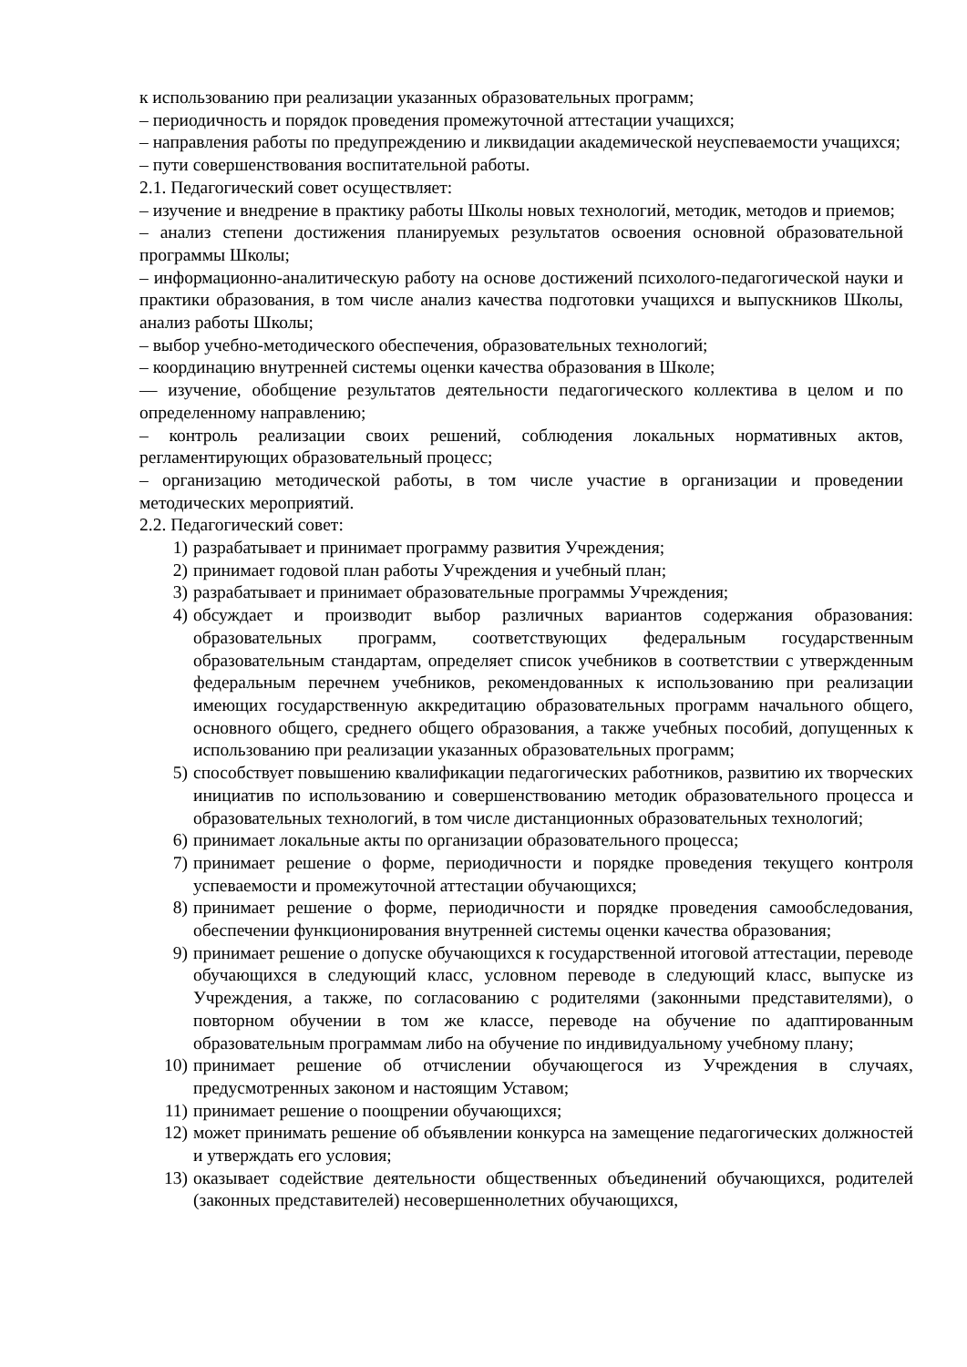к использованию при реализации указанных образовательных программ;
– периодичность и порядок проведения промежуточной аттестации учащихся;
– направления работы по предупреждению и ликвидации академической неуспеваемости учащихся;
– пути совершенствования воспитательной работы.
2.1. Педагогический совет осуществляет:
– изучение и внедрение в практику работы Школы новых технологий, методик, методов и приемов;
– анализ степени достижения планируемых результатов освоения основной образовательной программы Школы;
– информационно-аналитическую работу на основе достижений психолого-педагогической науки и практики образования, в том числе анализ качества подготовки учащихся и выпускников Школы, анализ работы Школы;
– выбор учебно-методического обеспечения, образовательных технологий;
– координацию внутренней системы оценки качества образования в Школе;
— изучение, обобщение результатов деятельности педагогического коллектива в целом и по определенному направлению;
– контроль реализации своих решений, соблюдения локальных нормативных актов, регламентирующих образовательный процесс;
– организацию методической работы, в том числе участие в организации и проведении методических мероприятий.
2.2. Педагогический совет:
1) разрабатывает и принимает программу развития Учреждения;
2) принимает годовой план работы Учреждения и учебный план;
3) разрабатывает и принимает образовательные программы Учреждения;
4) обсуждает и производит выбор различных вариантов содержания образования: образовательных программ, соответствующих федеральным государственным образовательным стандартам, определяет список учебников в соответствии с утвержденным федеральным перечнем учебников, рекомендованных к использованию при реализации имеющих государственную аккредитацию образовательных программ начального общего, основного общего, среднего общего образования, а также учебных пособий, допущенных к использованию при реализации указанных образовательных программ;
5) способствует повышению квалификации педагогических работников, развитию их творческих инициатив по использованию и совершенствованию методик образовательного процесса и образовательных технологий, в том числе дистанционных образовательных технологий;
6) принимает локальные акты по организации образовательного процесса;
7) принимает решение о форме, периодичности и порядке проведения текущего контроля успеваемости и промежуточной аттестации обучающихся;
8) принимает решение о форме, периодичности и порядке проведения самообследования, обеспечении функционирования внутренней системы оценки качества образования;
9) принимает решение о допуске обучающихся к государственной итоговой аттестации, переводе обучающихся в следующий класс, условном переводе в следующий класс, выпуске из Учреждения, а также, по согласованию с родителями (законными представителями), о повторном обучении в том же классе, переводе на обучение по адаптированным образовательным программам либо на обучение по индивидуальному учебному плану;
10) принимает решение об отчислении обучающегося из Учреждения в случаях, предусмотренных законом и настоящим Уставом;
11) принимает решение о поощрении обучающихся;
12) может принимать решение об объявлении конкурса на замещение педагогических должностей и утверждать его условия;
13) оказывает содействие деятельности общественных объединений обучающихся, родителей (законных представителей) несовершеннолетних обучающихся,